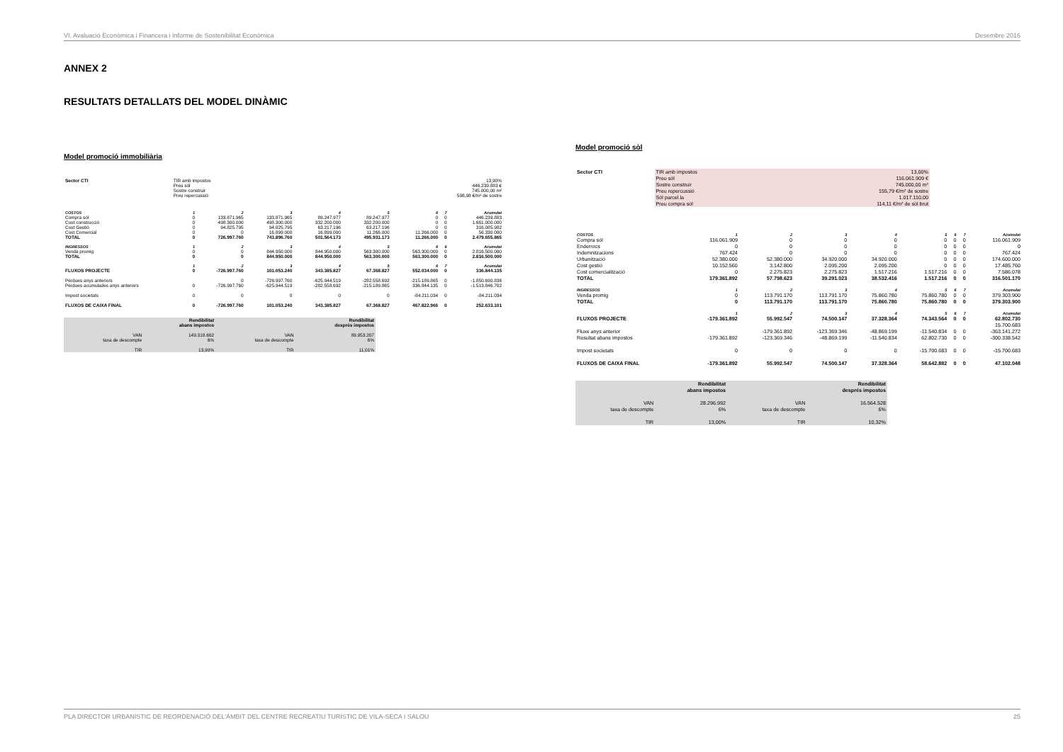VI. Avaluació Econòmica i Financera i Informe de Sostenibilitat Econòmica Desembre 2016
ANNEX 2
RESULTATS DETALLATS DEL MODEL DINÀMIC
Model promoció immobiliària
| Sector CTI | | TIR amb impostos | 13,90% |
| | | Preu sòl | 446.239.883 € |
| | | Sostre construir | 745.000,00 m² |
| | | Preu repercussió | 598,98 €/m² de sostre |
| COSTOS | 1 | 2 | 3 | 4 | 5 | 6 | 7 | Acumulat |
| Compra sòl | 0 | 133.871.965 | 133.871.965 | 89.247.977 | 89.247.977 | 0 | 0 | 446.239.883 |
| Cost construcció | 0 | 498.300.000 | 498.300.000 | 332.200.000 | 332.200.000 | 0 | 0 | 1.661.000.000 |
| Cost Gestió | 0 | 94.825.795 | 94.825.795 | 63.217.196 | 63.217.196 | 0 | 0 | 316.085.982 |
| Cost Comercial | 0 | 0 | 16.899.000 | 16.899.000 | 11.266.000 | 11.266.000 | 0 | 56.330.000 |
| TOTAL | 0 | 726.997.760 | 743.896.760 | 501.564.173 | 495.931.173 | 11.266.000 | 0 | 2.479.655.865 |
| INGRESSOS | 1 | 2 | 3 | 4 | 5 | 6 | 6 | Acumulat |
| Venda promig | 0 | 0 | 844.950.000 | 844.950.000 | 563.300.000 | 563.300.000 | 0 | 2.816.500.000 |
| TOTAL | 0 | 0 | 844.950.000 | 844.950.000 | 563.300.000 | 563.300.000 | 0 | 2.816.500.000 |
| | 1 | 2 | 3 | 4 | 5 | 6 | 7 | Acumulat |
| FLUXOS PROJECTE | 0 | -726.997.760 | 101.053.240 | 343.385.827 | 67.368.827 | 552.034.000 | 0 | 336.844.135 |
| Pèrdues anys anteriors | | 0 | -726.997.760 | -625.944.519 | -282.558.692 | -215.189.865 | 0 | -1.850.690.836 |
| Pèrdues acumulades anys anteriors | 0 | -726.997.760 | -625.944.519 | -282.558.692 | -215.189.865 | 336.844.135 | 0 | -1.513.846.702 |
| Impost societats | 0 | 0 | 0 | 0 | 0 | -84.211.034 | 0 | -84.211.034 |
| FLUXOS DE CAIXA FINAL | 0 | -726.997.760 | 101.053.240 | 343.385.827 | 67.368.827 | 467.822.966 | 0 | 252.633.101 |
| | Rendibilitat abans impostos | | Rendibilitat després impostos |
| VAN | 149.318.662 | VAN | 89.953.207 |
| taxa de descompte | 6% | taxa de descompte | 6% |
| TIR | 13,90% | TIR | 11,01% |
Model promoció sòl
| Sector CTI | TIR amb impostos | 13,00% |
| | Preu sòl | 116.061.909 € |
| | Sostre construir | 745.000,00 m² |
| | Preu repercussió | 155,79 €/m² de sostre |
| | Sòl parcel.la | 1.017.110,00 |
| | Preu compra sòl | 114,11 €/m² de sòl brut |
| COSTOS | 1 | 2 | 3 | 4 | 5 | 6 | 7 | Acumulat |
| Compra sòl | 116.061.909 | 0 | 0 | 0 | 0 | 0 | 0 | 116.061.909 |
| Enderrocs | 0 | 0 | 0 | 0 | 0 | 0 | 0 | 0 |
| Indemnitzacions | 767.424 | 0 | 0 | 0 | 0 | 0 | 0 | 767.424 |
| Urbanització | 52.380.000 | 52.380.000 | 34.920.000 | 34.920.000 | 0 | 0 | 0 | 174.600.000 |
| Cost gestió | 10.152.560 | 3.142.800 | 2.095.200 | 2.095.200 | 0 | 0 | 0 | 17.485.760 |
| Cost comercialització | 0 | 2.275.823 | 2.275.823 | 1.517.216 | 1.517.216 | 0 | 0 | 7.586.078 |
| TOTAL | 179.361.892 | 57.798.623 | 39.291.023 | 38.532.416 | 1.517.216 | 0 | 0 | 316.501.170 |
| INGRESSOS | 1 | 2 | 3 | 4 | 5 | 6 | 7 | Acumulat |
| Venda promig | 0 | 113.791.170 | 113.791.170 | 75.860.780 | 75.860.780 | 0 | 0 | 379.303.900 |
| TOTAL | 0 | 113.791.170 | 113.791.170 | 75.860.780 | 75.860.780 | 0 | 0 | 379.303.900 |
| | 1 | 2 | 3 | 4 | 5 | 6 | 7 | Acumulat |
| FLUXOS PROJECTE | -179.361.892 | 55.992.547 | 74.500.147 | 37.328.364 | 74.343.564 | 0 | 0 | 62.802.730 |
| | | | | | | | | 15.700.683 |
| Fluxe anys anterior | | -179.361.892 | -123.369.346 | -48.869.199 | -11.540.834 | 0 | 0 | -363.141.272 |
| Resultat abans impostos | -179.361.892 | -123.369.346 | -48.869.199 | -11.540.834 | 62.802.730 | 0 | 0 | -300.338.542 |
| Impost societats | 0 | 0 | 0 | 0 | -15.700.683 | 0 | 0 | -15.700.683 |
| FLUXOS DE CAIXA FINAL | -179.361.892 | 55.992.547 | 74.500.147 | 37.328.364 | 58.642.882 | 0 | 0 | 47.102.048 |
| | Rendibilitat abans impostos | | Rendibilitat després impostos |
| VAN | 28.296.992 | VAN | 16.564.528 |
| taxa de descompte | 6% | taxa de descompte | 6% |
| TIR | 13,00% | TIR | 10,32% |
PLA DIRECTOR URBANÍSTIC DE REORDENACIÓ DEL'ÀMBIT DEL CENTRE RECREATIU TURÍSTIC DE VILA-SECA I SALOU 25